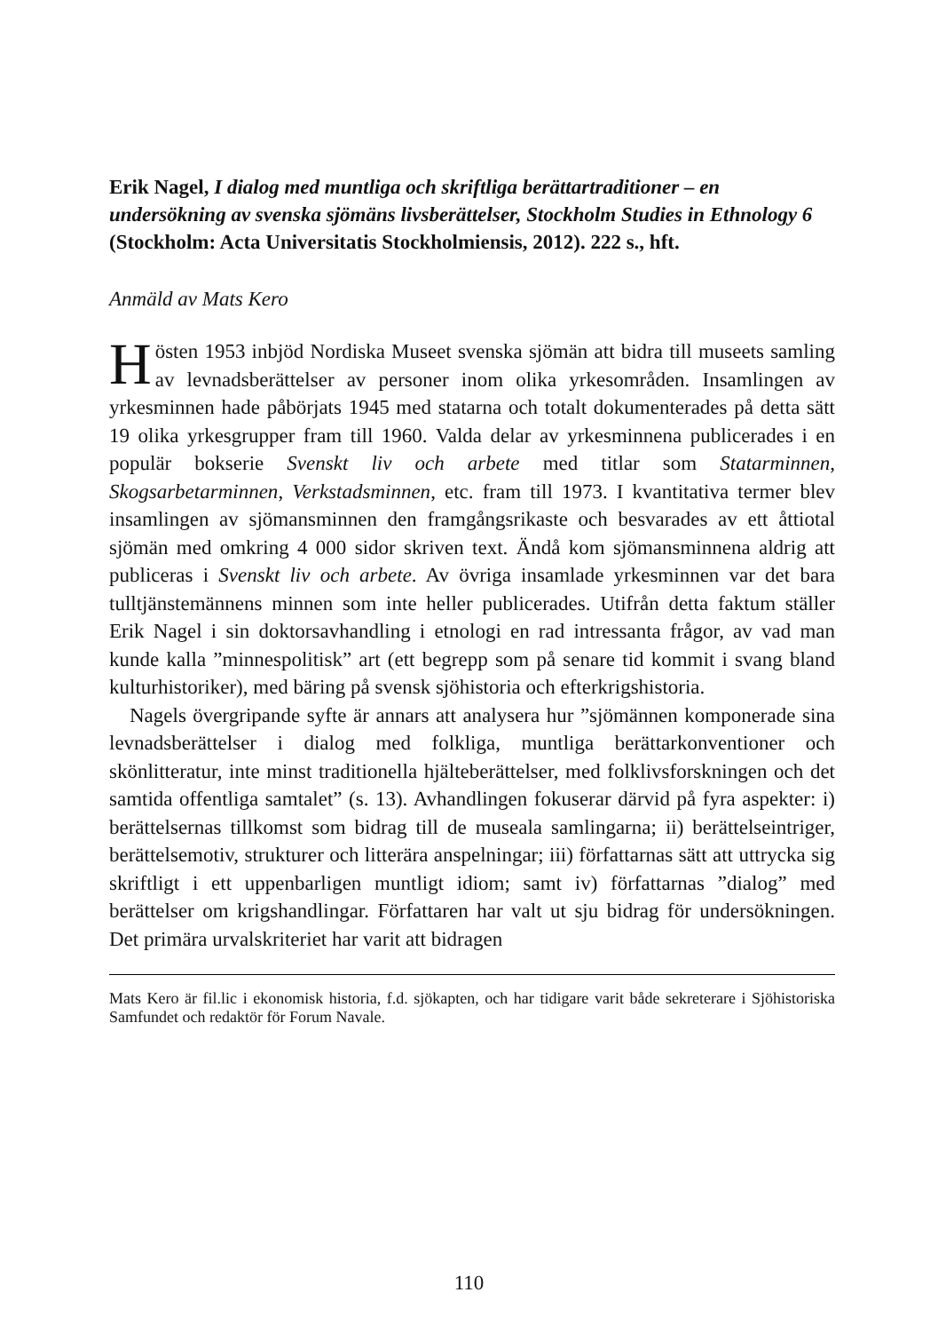Erik Nagel, I dialog med muntliga och skriftliga berättartraditioner – en undersökning av svenska sjömäns livsberättelser, Stockholm Studies in Ethnology 6 (Stockholm: Acta Universitatis Stockholmiensis, 2012). 222 s., hft.
Anmäld av Mats Kero
Hösten 1953 inbjöd Nordiska Museet svenska sjömän att bidra till museets samling av levnadsberättelser av personer inom olika yrkesområden. Insamlingen av yrkesminnen hade påbörjats 1945 med statarna och totalt dokumenterades på detta sätt 19 olika yrkesgrupper fram till 1960. Valda delar av yrkesminnena publicerades i en populär bokserie Svenskt liv och arbete med titlar som Statarminnen, Skogsarbetarminnen, Verkstadsminnen, etc. fram till 1973. I kvantitativa termer blev insamlingen av sjömansminnen den framgångsrikaste och besvarades av ett åttiotal sjömän med omkring 4 000 sidor skriven text. Ändå kom sjömansminnena aldrig att publiceras i Svenskt liv och arbete. Av övriga insamlade yrkesminnen var det bara tulltjänstemännens minnen som inte heller publicerades. Utifrån detta faktum ställer Erik Nagel i sin doktorsavhandling i etnologi en rad intressanta frågor, av vad man kunde kalla ”minnespolitisk” art (ett begrepp som på senare tid kommit i svang bland kulturhistoriker), med bäring på svensk sjöhistoria och efterkrigshistoria.
Nagels övergripande syfte är annars att analysera hur ”sjömännen komponerade sina levnadsberättelser i dialog med folkliga, muntliga berättarkonventioner och skönlitteratur, inte minst traditionella hjälteberättelser, med folklivsforskningen och det samtida offentliga samtalet” (s. 13). Avhandlingen fokuserar därvid på fyra aspekter: i) berättelsernas tillkomst som bidrag till de museala samlingarna; ii) berättelseintriger, berättelsemotiv, strukturer och litterära anspelningar; iii) författarnas sätt att uttrycka sig skriftligt i ett uppenbarligen muntligt idiom; samt iv) författarnas ”dialog” med berättelser om krigshandlingar. Författaren har valt ut sju bidrag för undersökningen. Det primära urvalskriteriet har varit att bidragen
Mats Kero är fil.lic i ekonomisk historia, f.d. sjökapten, och har tidigare varit både sekreterare i Sjöhistoriska Samfundet och redaktör för Forum Navale.
110